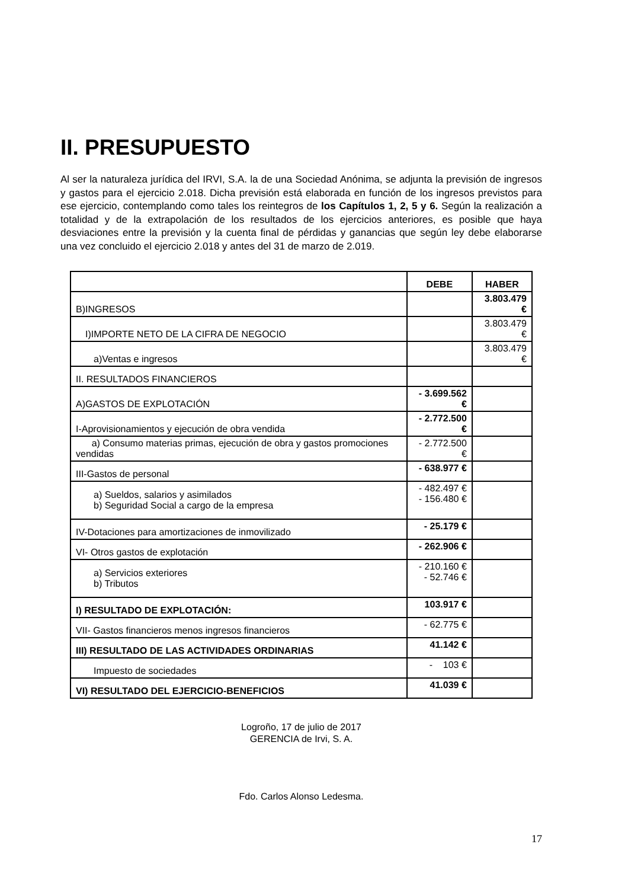II. PRESUPUESTO
Al ser la naturaleza jurídica del IRVI, S.A. la de una Sociedad Anónima, se adjunta la previsión de ingresos y gastos para el ejercicio 2.018. Dicha previsión está elaborada en función de los ingresos previstos para ese ejercicio, contemplando como tales los reintegros de los Capítulos 1, 2, 5 y 6. Según la realización a totalidad y de la extrapolación de los resultados de los ejercicios anteriores, es posible que haya desviaciones entre la previsión y la cuenta final de pérdidas y ganancias que según ley debe elaborarse una vez concluido el ejercicio 2.018 y antes del 31 de marzo de 2.019.
| | DEBE | HABER |
| --- | --- | --- |
| B)INGRESOS | | 3.803.479 € |
| I)IMPORTE NETO DE LA CIFRA DE NEGOCIO | | 3.803.479 € |
| a)Ventas e ingresos | | 3.803.479 € |
| II. RESULTADOS FINANCIEROS | | |
| A)GASTOS DE EXPLOTACIÓN | - 3.699.562 € | |
| I-Aprovisionamientos y ejecución de obra vendida | - 2.772.500 € | |
| a) Consumo materias primas, ejecución de obra y gastos promociones vendidas | - 2.772.500 € | |
| III-Gastos de personal | - 638.977 € | |
| a) Sueldos, salarios y asimilados b) Seguridad Social a cargo de la empresa | - 482.497 € - 156.480 € | |
| IV-Dotaciones para amortizaciones de inmovilizado | - 25.179 € | |
| VI- Otros gastos de explotación | - 262.906 € | |
| a) Servicios exteriores b) Tributos | - 210.160 € - 52.746 € | |
| I) RESULTADO DE EXPLOTACIÓN: | 103.917 € | |
| VII- Gastos financieros menos ingresos financieros | - 62.775 € | |
| III) RESULTADO DE LAS ACTIVIDADES ORDINARIAS | 41.142 € | |
| Impuesto de sociedades | - 103 € | |
| VI) RESULTADO DEL EJERCICIO-BENEFICIOS | 41.039 € | |
Logroño, 17 de julio de 2017
GERENCIA de Irvi, S. A.
Fdo. Carlos Alonso Ledesma.
17